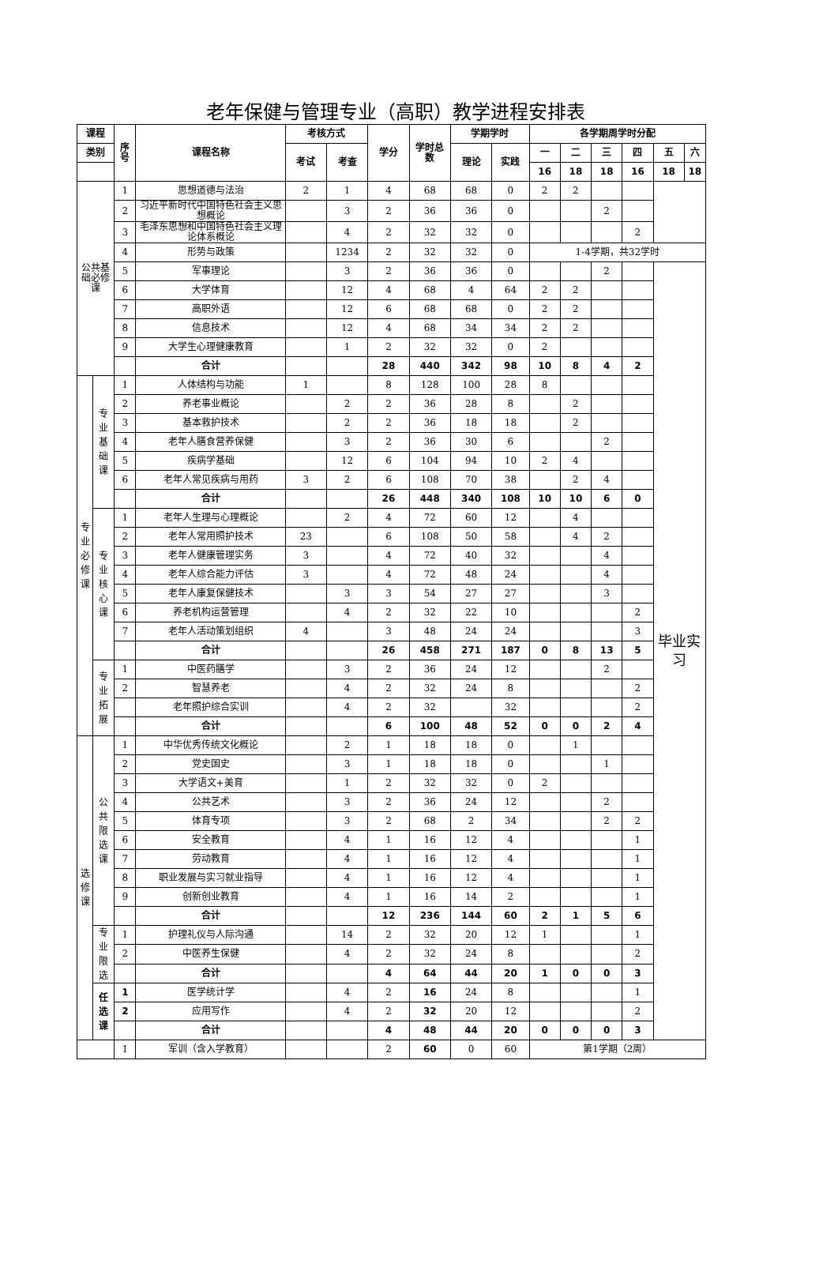老年保健与管理专业（高职）教学进程安排表
| 课程 | | 序 号 | 课程名称 | 考核方式 | | 学分 | 学时总 数 | 学期学时 | | 各学期周学时分配 | | | | | |
| --- | --- | --- | --- | --- | --- | --- | --- | --- | --- | --- | --- | --- | --- | --- | --- |
| 类别 | | | | 考试 | 考查 | | | 理论 | 实践 | 一 | 二 | 三 | 四 | 五 | 六 |
| | | | | | | | | | | 16 | 18 | 18 | 16 | 18 | 18 |
| 公共基 础必修 课 | | 1 | 思想道德与法治 | 2 | 1 | 4 | 68 | 68 | 0 | 2 | 2 | | | | |
| | | 2 | 习近平新时代中国特色社会主义思想概论 | | 3 | 2 | 36 | 36 | 0 | | | 2 | | | |
| | | 3 | 毛泽东思想和中国特色社会主义理论体系概论 | | 4 | 2 | 32 | 32 | 0 | | | | 2 | | |
| | | 4 | 形势与政策 | | 1234 | 2 | 32 | 32 | 0 | 1-4学期，共32学时 | | | | | |
| | | 5 | 军事理论 | | 3 | 2 | 36 | 36 | 0 | | | 2 | | 毕业实 习 | |
| | | 6 | 大学体育 | | 12 | 4 | 68 | 4 | 64 | 2 | 2 | | | | |
| | | 7 | 高职外语 | | 12 | 6 | 68 | 68 | 0 | 2 | 2 | | | | |
| | | 8 | 信息技术 | | 12 | 4 | 68 | 34 | 34 | 2 | 2 | | | | |
| | | 9 | 大学生心理健康教育 | | 1 | 2 | 32 | 32 | 0 | 2 | | | | | |
| | | | 合计 | | | 28 | 440 | 342 | 98 | 10 | 8 | 4 | 2 | | |
| 专业必修课 | 专业基础课 | 1 | 人体结构与功能 | 1 | | 8 | 128 | 100 | 28 | 8 | | | | | |
| | | 2 | 养老事业概论 | | 2 | 2 | 36 | 28 | 8 | | 2 | | | | |
| | | 3 | 基本救护技术 | | 2 | 2 | 36 | 18 | 18 | | 2 | | | | |
| | | 4 | 老年人膳食营养保健 | | 3 | 2 | 36 | 30 | 6 | | | 2 | | | |
| | | 5 | 疾病学基础 | | 12 | 6 | 104 | 94 | 10 | 2 | 4 | | | | |
| | | 6 | 老年人常见疾病与用药 | 3 | 2 | 6 | 108 | 70 | 38 | | 2 | 4 | | | |
| | | | 合计 | | | 26 | 448 | 340 | 108 | 10 | 10 | 6 | 0 | | |
| | 专业核心课 | 1 | 老年人生理与心理概论 | | 2 | 4 | 72 | 60 | 12 | | 4 | | | | |
| | | 2 | 老年人常用照护技术 | 23 | | 6 | 108 | 50 | 58 | | 4 | 2 | | | |
| | | 3 | 老年人健康管理实务 | 3 | | 4 | 72 | 40 | 32 | | | 4 | | | |
| | | 4 | 老年人综合能力评估 | 3 | | 4 | 72 | 48 | 24 | | | 4 | | | |
| | | 5 | 老年人康复保健技术 | | 3 | 3 | 54 | 27 | 27 | | | 3 | | | |
| | | 6 | 养老机构运营管理 | | 4 | 2 | 32 | 22 | 10 | | | | 2 | | |
| | | 7 | 老年人活动策划组织 | 4 | | 3 | 48 | 24 | 24 | | | | 3 | | |
| | | | 合计 | | | 26 | 458 | 271 | 187 | 0 | 8 | 13 | 5 | | |
| | 专业拓展 | 1 | 中医药膳学 | | 3 | 2 | 36 | 24 | 12 | | | 2 | | | |
| | | 2 | 智慧养老 | | 4 | 2 | 32 | 24 | 8 | | | | 2 | | |
| | | | 老年照护综合实训 | | 4 | 2 | 32 | | 32 | | | | 2 | | |
| | | | 合计 | | | 6 | 100 | 48 | 52 | 0 | 0 | 2 | 4 | | |
| 选修课 | 公共限选课 | 1 | 中华优秀传统文化概论 | | 2 | 1 | 18 | 18 | 0 | | 1 | | | | |
| | | 2 | 党史国史 | | 3 | 1 | 18 | 18 | 0 | | | 1 | | | |
| | | 3 | 大学语文+美育 | | 1 | 2 | 32 | 32 | 0 | 2 | | | | | |
| | | 4 | 公共艺术 | | 3 | 2 | 36 | 24 | 12 | | | 2 | | | |
| | | 5 | 体育专项 | | 3 | 2 | 68 | 2 | 34 | | | 2 | 2 | | |
| | | 6 | 安全教育 | | 4 | 1 | 16 | 12 | 4 | | | | 1 | | |
| | | 7 | 劳动教育 | | 4 | 1 | 16 | 12 | 4 | | | | 1 | | |
| | | 8 | 职业发展与实习就业指导 | | 4 | 1 | 16 | 12 | 4 | | | | 1 | | |
| | | 9 | 创新创业教育 | | 4 | 1 | 16 | 14 | 2 | | | | 1 | | |
| | | | 合计 | | | 12 | 236 | 144 | 60 | 2 | 1 | 5 | 6 | | |
| | 专业限选 | 1 | 护理礼仪与人际沟通 | | 14 | 2 | 32 | 20 | 12 | 1 | | | 1 | | |
| | | 2 | 中医养生保健 | | 4 | 2 | 32 | 24 | 8 | | | | 2 | | |
| | | | 合计 | | | 4 | 64 | 44 | 20 | 1 | 0 | 0 | 3 | | |
| | 任选课 | 1 | 医学统计学 | | 4 | 2 | 16 | 24 | 8 | | | | 1 | | |
| | | 2 | 应用写作 | | 4 | 2 | 32 | 20 | 12 | | | | 2 | | |
| | | | 合计 | | | 4 | 48 | 44 | 20 | 0 | 0 | 0 | 3 | | |
| | | 1 | 军训（含入学教育） | | | 2 | 60 | 0 | 60 | 第1学期（2周） | | | | | |